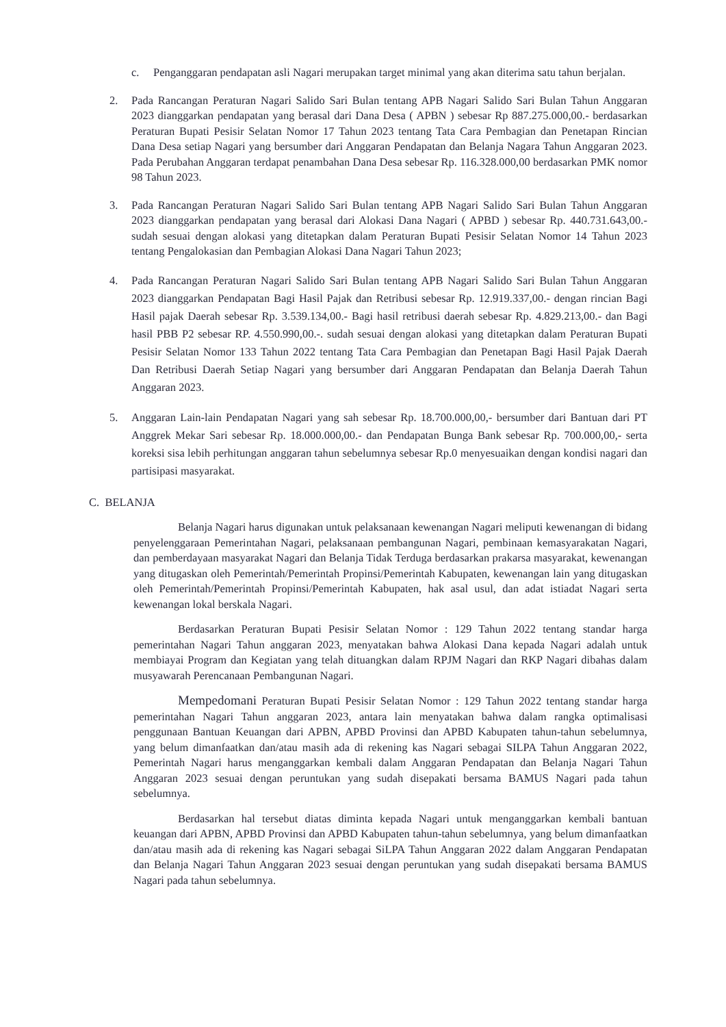c. Penganggaran pendapatan asli Nagari merupakan target minimal yang akan diterima satu tahun berjalan.
2. Pada Rancangan Peraturan Nagari Salido Sari Bulan tentang APB Nagari Salido Sari Bulan Tahun Anggaran 2023 dianggarkan pendapatan yang berasal dari Dana Desa ( APBN ) sebesar Rp 887.275.000,00.- berdasarkan Peraturan Bupati Pesisir Selatan Nomor 17 Tahun 2023 tentang Tata Cara Pembagian dan Penetapan Rincian Dana Desa setiap Nagari yang bersumber dari Anggaran Pendapatan dan Belanja Nagara Tahun Anggaran 2023. Pada Perubahan Anggaran terdapat penambahan Dana Desa sebesar Rp. 116.328.000,00 berdasarkan PMK nomor 98 Tahun 2023.
3. Pada Rancangan Peraturan Nagari Salido Sari Bulan tentang APB Nagari Salido Sari Bulan Tahun Anggaran 2023 dianggarkan pendapatan yang berasal dari Alokasi Dana Nagari ( APBD ) sebesar Rp. 440.731.643,00.- sudah sesuai dengan alokasi yang ditetapkan dalam Peraturan Bupati Pesisir Selatan Nomor 14 Tahun 2023 tentang Pengalokasian dan Pembagian Alokasi Dana Nagari Tahun 2023;
4. Pada Rancangan Peraturan Nagari Salido Sari Bulan tentang APB Nagari Salido Sari Bulan Tahun Anggaran 2023 dianggarkan Pendapatan Bagi Hasil Pajak dan Retribusi sebesar Rp. 12.919.337,00.- dengan rincian Bagi Hasil pajak Daerah sebesar Rp. 3.539.134,00.- Bagi hasil retribusi daerah sebesar Rp. 4.829.213,00.- dan Bagi hasil PBB P2 sebesar RP. 4.550.990,00.-. sudah sesuai dengan alokasi yang ditetapkan dalam Peraturan Bupati Pesisir Selatan Nomor 133 Tahun 2022 tentang Tata Cara Pembagian dan Penetapan Bagi Hasil Pajak Daerah Dan Retribusi Daerah Setiap Nagari yang bersumber dari Anggaran Pendapatan dan Belanja Daerah Tahun Anggaran 2023.
5. Anggaran Lain-lain Pendapatan Nagari yang sah sebesar Rp. 18.700.000,00,- bersumber dari Bantuan dari PT Anggrek Mekar Sari sebesar Rp. 18.000.000,00.- dan Pendapatan Bunga Bank sebesar Rp. 700.000,00,- serta koreksi sisa lebih perhitungan anggaran tahun sebelumnya sebesar Rp.0 menyesuaikan dengan kondisi nagari dan partisipasi masyarakat.
C. BELANJA
Belanja Nagari harus digunakan untuk pelaksanaan kewenangan Nagari meliputi kewenangan di bidang penyelenggaraan Pemerintahan Nagari, pelaksanaan pembangunan Nagari, pembinaan kemasyarakatan Nagari, dan pemberdayaan masyarakat Nagari dan Belanja Tidak Terduga berdasarkan prakarsa masyarakat, kewenangan yang ditugaskan oleh Pemerintah/Pemerintah Propinsi/Pemerintah Kabupaten, kewenangan lain yang ditugaskan oleh Pemerintah/Pemerintah Propinsi/Pemerintah Kabupaten, hak asal usul, dan adat istiadat Nagari serta kewenangan lokal berskala Nagari.
Berdasarkan Peraturan Bupati Pesisir Selatan Nomor : 129 Tahun 2022 tentang standar harga pemerintahan Nagari Tahun anggaran 2023, menyatakan bahwa Alokasi Dana kepada Nagari adalah untuk membiayai Program dan Kegiatan yang telah dituangkan dalam RPJM Nagari dan RKP Nagari dibahas dalam musyawarah Perencanaan Pembangunan Nagari.
Mempedomani Peraturan Bupati Pesisir Selatan Nomor : 129 Tahun 2022 tentang standar harga pemerintahan Nagari Tahun anggaran 2023, antara lain menyatakan bahwa dalam rangka optimalisasi penggunaan Bantuan Keuangan dari APBN, APBD Provinsi dan APBD Kabupaten tahun-tahun sebelumnya, yang belum dimanfaatkan dan/atau masih ada di rekening kas Nagari sebagai SILPA Tahun Anggaran 2022, Pemerintah Nagari harus menganggarkan kembali dalam Anggaran Pendapatan dan Belanja Nagari Tahun Anggaran 2023 sesuai dengan peruntukan yang sudah disepakati bersama BAMUS Nagari pada tahun sebelumnya.
Berdasarkan hal tersebut diatas diminta kepada Nagari untuk menganggarkan kembali bantuan keuangan dari APBN, APBD Provinsi dan APBD Kabupaten tahun-tahun sebelumnya, yang belum dimanfaatkan dan/atau masih ada di rekening kas Nagari sebagai SiLPA Tahun Anggaran 2022 dalam Anggaran Pendapatan dan Belanja Nagari Tahun Anggaran 2023 sesuai dengan peruntukan yang sudah disepakati bersama BAMUS Nagari pada tahun sebelumnya.